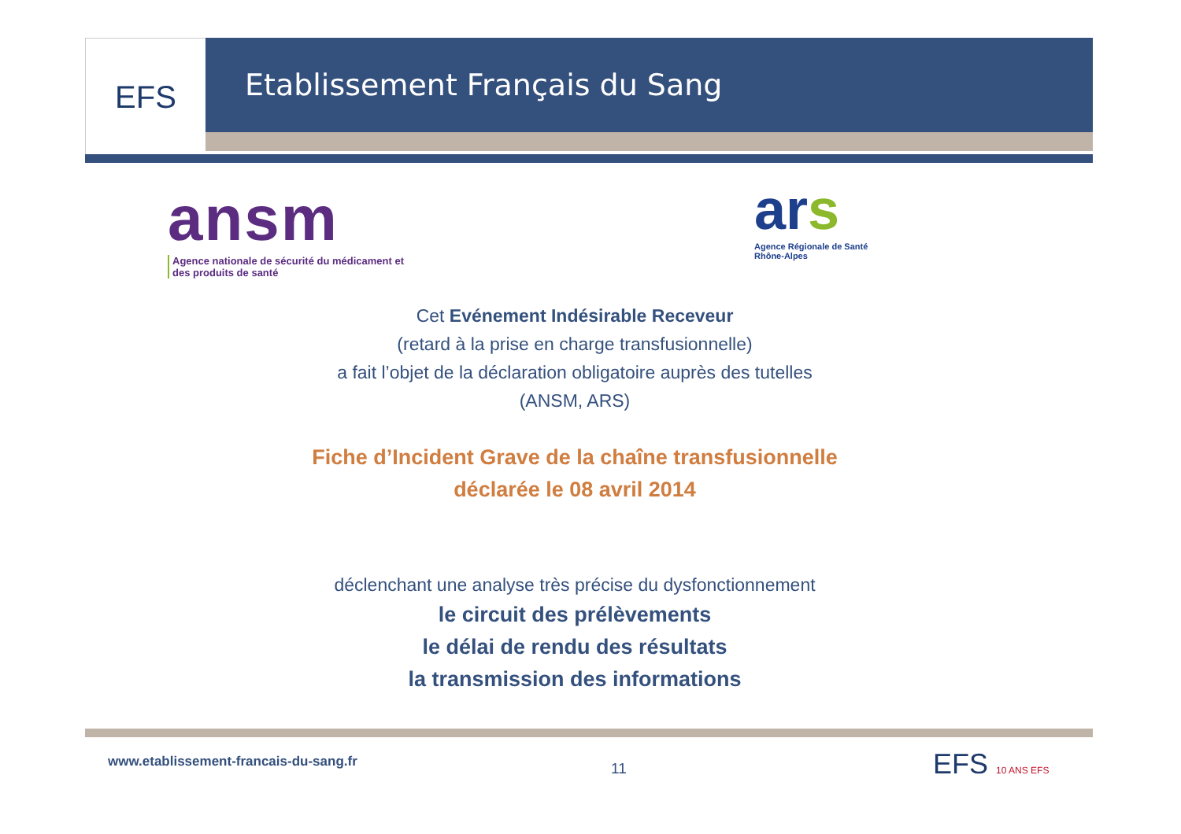EFS Etablissement Français du Sang
ansm
Agence nationale de sécurité du médicament et des produits de santé
ars
Agence Régionale de Santé
Rhône-Alpes
Cet Evénement Indésirable Receveur
(retard à la prise en charge transfusionnelle)
a fait l’objet de la déclaration obligatoire auprès des tutelles
(ANSM, ARS)
Fiche d’Incident Grave de la chaîne transfusionnelle
déclarée le 08 avril 2014
déclenchant une analyse très précise du dysfonctionnement
le circuit des prélèvements
le délai de rendu des résultats
la transmission des informations
www.etablissement-francais-du-sang.fr
11 EFS 10 ANS EFS